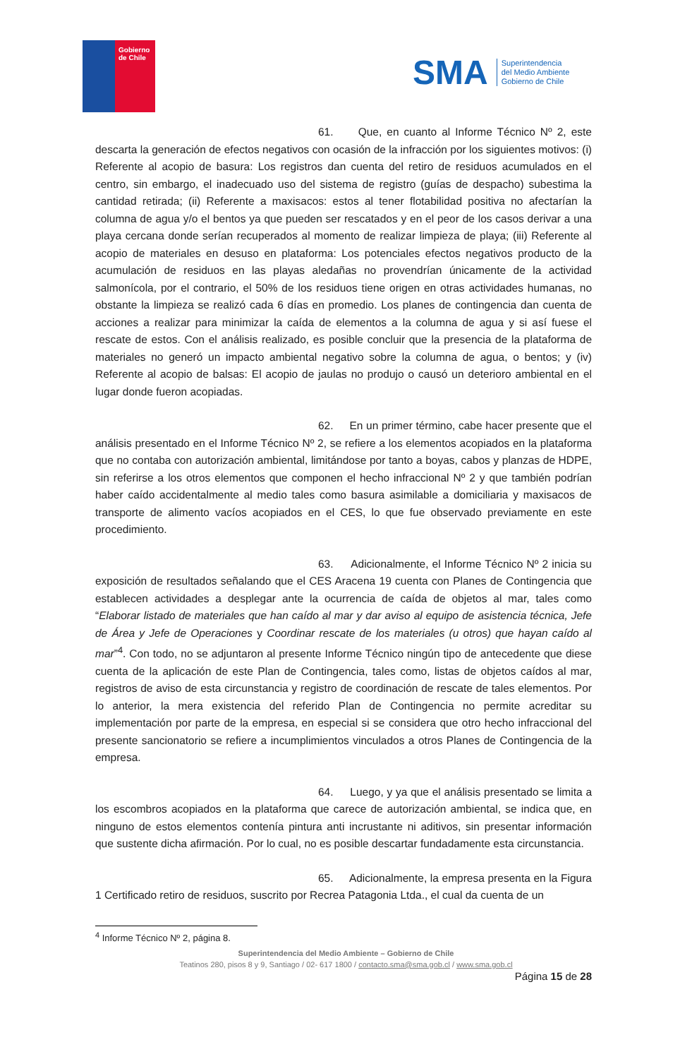Gobierno
de Chile
SMA
Superintendencia
del Medio Ambiente
Gobierno de Chile
61. Que, en cuanto al Informe Técnico Nº 2, este descarta la generación de efectos negativos con ocasión de la infracción por los siguientes motivos: (i) Referente al acopio de basura: Los registros dan cuenta del retiro de residuos acumulados en el centro, sin embargo, el inadecuado uso del sistema de registro (guías de despacho) subestima la cantidad retirada; (ii) Referente a maxisacos: estos al tener flotabilidad positiva no afectarían la columna de agua y/o el bentos ya que pueden ser rescatados y en el peor de los casos derivar a una playa cercana donde serían recuperados al momento de realizar limpieza de playa; (iii) Referente al acopio de materiales en desuso en plataforma: Los potenciales efectos negativos producto de la acumulación de residuos en las playas aledañas no provendrían únicamente de la actividad salmonícola, por el contrario, el 50% de los residuos tiene origen en otras actividades humanas, no obstante la limpieza se realizó cada 6 días en promedio. Los planes de contingencia dan cuenta de acciones a realizar para minimizar la caída de elementos a la columna de agua y si así fuese el rescate de estos. Con el análisis realizado, es posible concluir que la presencia de la plataforma de materiales no generó un impacto ambiental negativo sobre la columna de agua, o bentos; y (iv) Referente al acopio de balsas: El acopio de jaulas no produjo o causó un deterioro ambiental en el lugar donde fueron acopiadas.
62. En un primer término, cabe hacer presente que el análisis presentado en el Informe Técnico Nº 2, se refiere a los elementos acopiados en la plataforma que no contaba con autorización ambiental, limitándose por tanto a boyas, cabos y planzas de HDPE, sin referirse a los otros elementos que componen el hecho infraccional Nº 2 y que también podrían haber caído accidentalmente al medio tales como basura asimilable a domiciliaria y maxisacos de transporte de alimento vacíos acopiados en el CES, lo que fue observado previamente en este procedimiento.
63. Adicionalmente, el Informe Técnico Nº 2 inicia su exposición de resultados señalando que el CES Aracena 19 cuenta con Planes de Contingencia que establecen actividades a desplegar ante la ocurrencia de caída de objetos al mar, tales como “Elaborar listado de materiales que han caído al mar y dar aviso al equipo de asistencia técnica, Jefe de Área y Jefe de Operaciones y Coordinar rescate de los materiales (u otros) que hayan caído al mar”<sup>4</sup>. Con todo, no se adjuntaron al presente Informe Técnico ningún tipo de antecedente que diese cuenta de la aplicación de este Plan de Contingencia, tales como, listas de objetos caídos al mar, registros de aviso de esta circunstancia y registro de coordinación de rescate de tales elementos. Por lo anterior, la mera existencia del referido Plan de Contingencia no permite acreditar su implementación por parte de la empresa, en especial si se considera que otro hecho infraccional del presente sancionatorio se refiere a incumplimientos vinculados a otros Planes de Contingencia de la empresa.
64. Luego, y ya que el análisis presentado se limita a los escombros acopiados en la plataforma que carece de autorización ambiental, se indica que, en ninguno de estos elementos contenía pintura anti incrustante ni aditivos, sin presentar información que sustente dicha afirmación. Por lo cual, no es posible descartar fundadamente esta circunstancia.
65. Adicionalmente, la empresa presenta en la Figura 1 Certificado retiro de residuos, suscrito por Recrea Patagonia Ltda., el cual da cuenta de un
<sup>4</sup> Informe Técnico Nº 2, página 8.
Superintendencia del Medio Ambiente – Gobierno de Chile
Teatinos 280, pisos 8 y 9, Santiago / 02- 617 1800 / contacto.sma@sma.gob.cl / www.sma.gob.cl
Página 15 de 28